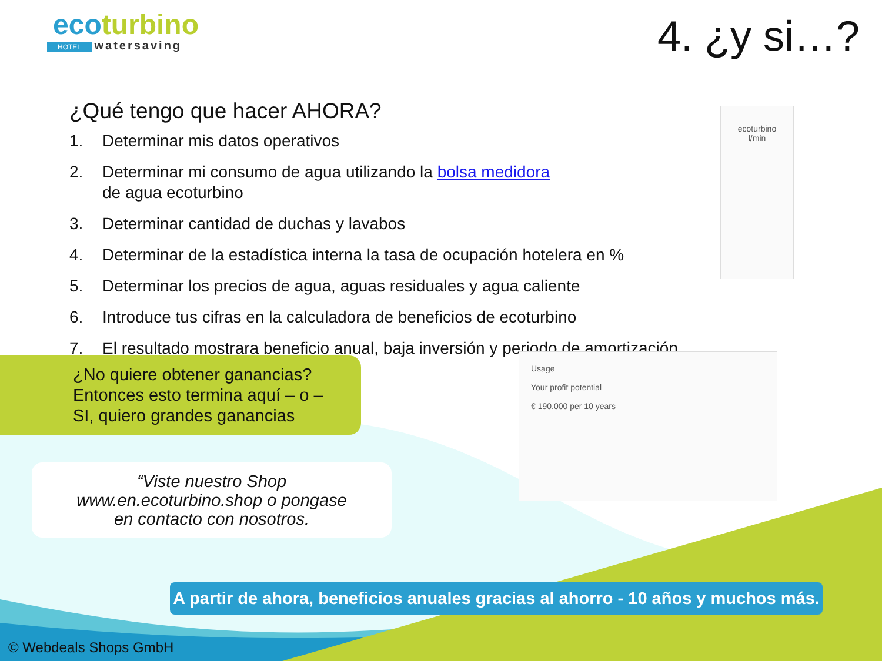ecoturbino
HOTEL watersaving
4. ¿y si…?
¿Qué tengo que hacer AHORA?
1. Determinar mis datos operativos
2. Determinar mi consumo de agua utilizando la bolsa medidora
de agua ecoturbino
3. Determinar cantidad de duchas y lavabos
4. Determinar de la estadística interna la tasa de ocupación hotelera en %
5. Determinar los precios de agua, aguas residuales y agua caliente
6. Introduce tus cifras en la calculadora de beneficios de ecoturbino
7. El resultado mostrara beneficio anual, baja inversión y periodo de amortización
ecoturbino
l/min
Usage
Your profit potential
€ 190.000 per 10 years
¿No quiere obtener ganancias?
Entonces esto termina aquí – o –
SI, quiero grandes ganancias
“Viste nuestro Shop
www.en.ecoturbino.shop o pongase
en contacto con nosotros.
A partir de ahora, beneficios anuales gracias al ahorro - 10 años y muchos más.
© Webdeals Shops GmbH